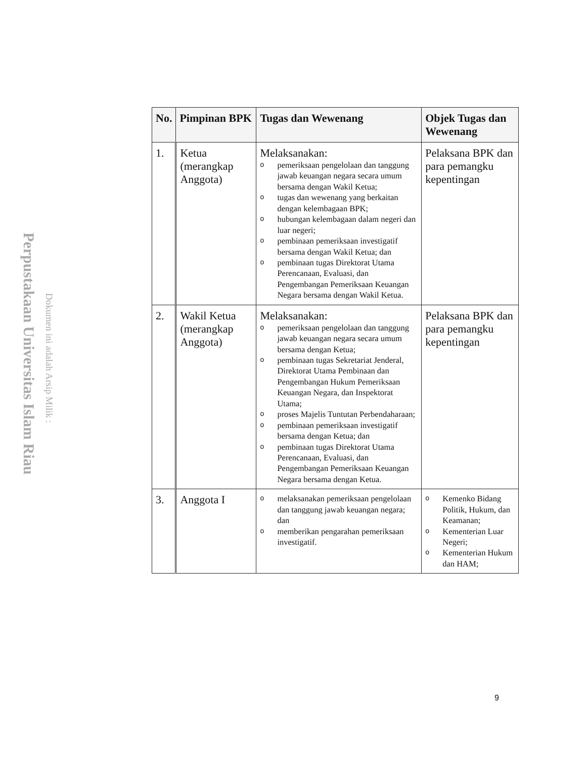Perpustakaan Universitas Islam Riau
Dokumen ini adalah Arsip Milik :
| No. | Pimpinan BPK | Tugas dan Wewenang | Objek Tugas dan Wewenang |
| --- | --- | --- | --- |
| 1. | Ketua (merangkap Anggota) | Melaksanakan: o pemeriksaan pengelolaan dan tanggung jawab keuangan negara secara umum bersama dengan Wakil Ketua; o tugas dan wewenang yang berkaitan dengan kelembagaan BPK; o hubungan kelembagaan dalam negeri dan luar negeri; o pembinaan pemeriksaan investigatif bersama dengan Wakil Ketua; dan o pembinaan tugas Direktorat Utama Perencanaan, Evaluasi, dan Pengembangan Pemeriksaan Keuangan Negara bersama dengan Wakil Ketua. | Pelaksana BPK dan para pemangku kepentingan |
| 2. | Wakil Ketua (merangkap Anggota) | Melaksanakan: o pemeriksaan pengelolaan dan tanggung jawab keuangan negara secara umum bersama dengan Ketua; o pembinaan tugas Sekretariat Jenderal, Direktorat Utama Pembinaan dan Pengembangan Hukum Pemeriksaan Keuangan Negara, dan Inspektorat Utama; o proses Majelis Tuntutan Perbendaharaan; o pembinaan pemeriksaan investigatif bersama dengan Ketua; dan o pembinaan tugas Direktorat Utama Perencanaan, Evaluasi, dan Pengembangan Pemeriksaan Keuangan Negara bersama dengan Ketua. | Pelaksana BPK dan para pemangku kepentingan |
| 3. | Anggota I | o melaksanakan pemeriksaan pengelolaan dan tanggung jawab keuangan negara; dan o memberikan pengarahan pemeriksaan investigatif. | o Kemenko Bidang Politik, Hukum, dan Keamanan; o Kementerian Luar Negeri; o Kementerian Hukum dan HAM; |
9